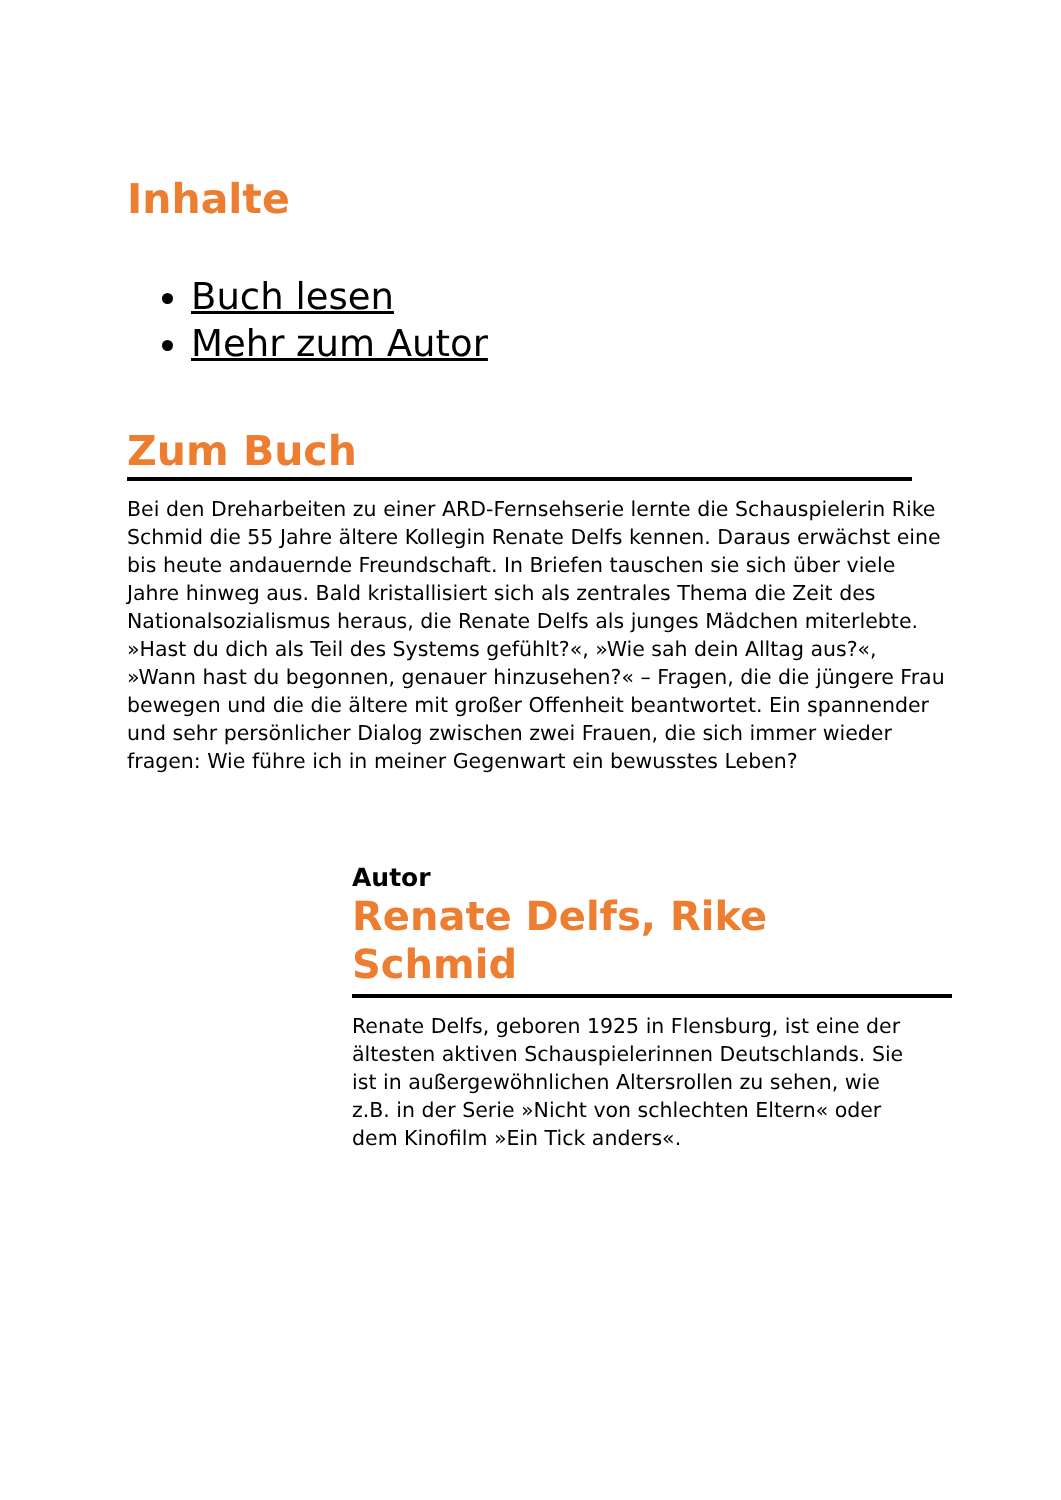Inhalte
Buch lesen
Mehr zum Autor
Zum Buch
Bei den Dreharbeiten zu einer ARD-Fernsehserie lernte die Schauspielerin Rike Schmid die 55 Jahre ältere Kollegin Renate Delfs kennen. Daraus erwächst eine bis heute andauernde Freundschaft. In Briefen tauschen sie sich über viele Jahre hinweg aus. Bald kristallisiert sich als zentrales Thema die Zeit des Nationalsozialismus heraus, die Renate Delfs als junges Mädchen miterlebte. »Hast du dich als Teil des Systems gefühlt?«, »Wie sah dein Alltag aus?«, »Wann hast du begonnen, genauer hinzusehen?« – Fragen, die die jüngere Frau bewegen und die die ältere mit großer Offenheit beantwortet. Ein spannender und sehr persönlicher Dialog zwischen zwei Frauen, die sich immer wieder fragen: Wie führe ich in meiner Gegenwart ein bewusstes Leben?
Autor
Renate Delfs, Rike
Schmid
Renate Delfs, geboren 1925 in Flensburg, ist eine der ältesten aktiven Schauspielerinnen Deutschlands. Sie ist in außergewöhnlichen Altersrollen zu sehen, wie z.B. in der Serie »Nicht von schlechten Eltern« oder dem Kinofilm »Ein Tick anders«.